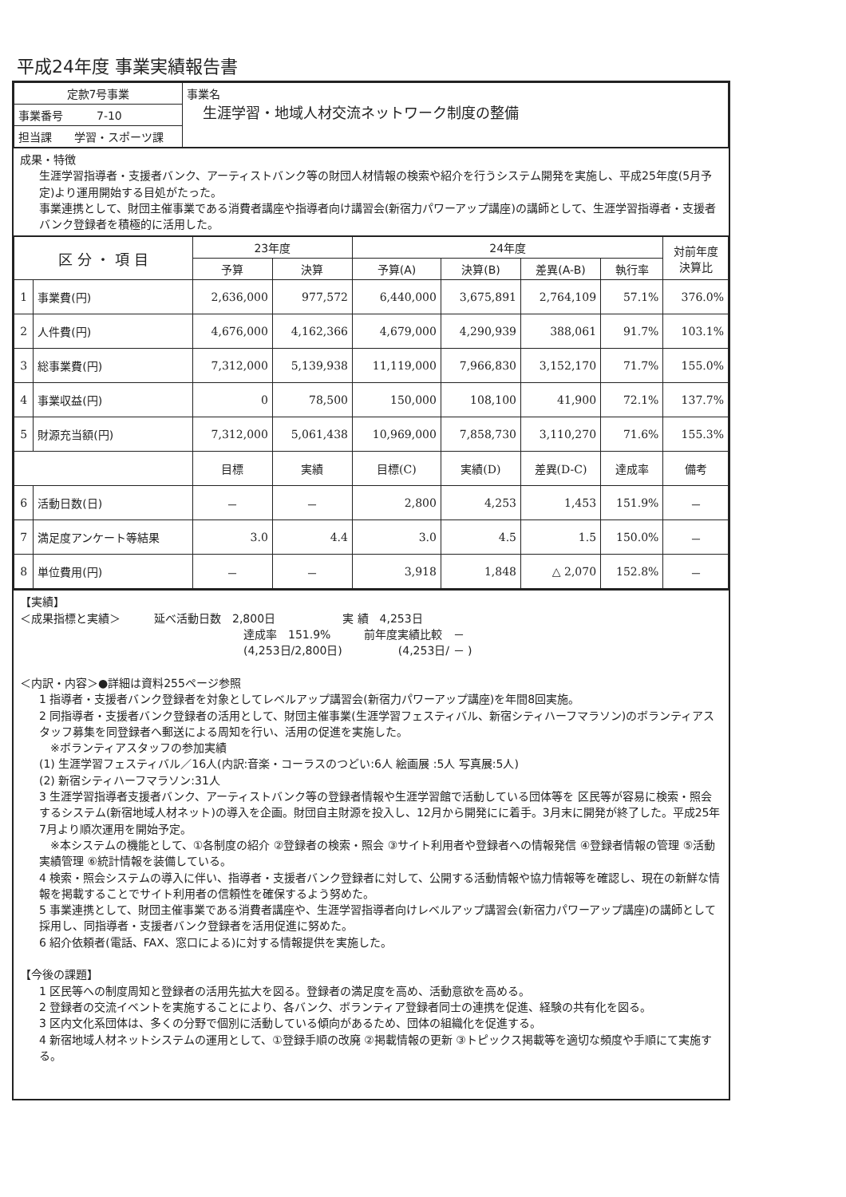平成24年度 事業実績報告書
| 定款7号事業 | 事業名 生涯学習・地域人材交流ネットワーク制度の整備 |
| 事業番号 7-10 | |
| 担当課 学習・スポーツ課 | |
成果・特徴
生涯学習指導者・支援者バンク、アーティストバンク等の財団人材情報の検索や紹介を行うシステム開発を実施し、平成25年度(5月予定)より運用開始する目処がたった。
事業連携として、財団主催事業である消費者講座や指導者向け講習会(新宿力パワーアップ講座)の講師として、生涯学習指導者・支援者バンク登録者を積極的に活用した。
| 区 分 ・ 項 目 | | 23年度 | | 24年度 | | | | 対前年度 決算比 |
| --- | --- | --- | --- | --- | --- | --- | --- | --- |
| | | 予算 | 決算 | 予算(A) | 決算(B) | 差異(A-B) | 執行率 | |
| 1 | 事業費(円) | 2,636,000 | 977,572 | 6,440,000 | 3,675,891 | 2,764,109 | 57.1% | 376.0% |
| 2 | 人件費(円) | 4,676,000 | 4,162,366 | 4,679,000 | 4,290,939 | 388,061 | 91.7% | 103.1% |
| 3 | 総事業費(円) | 7,312,000 | 5,139,938 | 11,119,000 | 7,966,830 | 3,152,170 | 71.7% | 155.0% |
| 4 | 事業収益(円) | 0 | 78,500 | 150,000 | 108,100 | 41,900 | 72.1% | 137.7% |
| 5 | 財源充当額(円) | 7,312,000 | 5,061,438 | 10,969,000 | 7,858,730 | 3,110,270 | 71.6% | 155.3% |
| | | 目標 | 実績 | 目標(C) | 実績(D) | 差異(D-C) | 達成率 | 備考 |
| 6 | 活動日数(日) | － | － | 2,800 | 4,253 | 1,453 | 151.9% | － |
| 7 | 満足度アンケート等結果 | 3.0 | 4.4 | 3.0 | 4.5 | 1.5 | 150.0% | － |
| 8 | 単位費用(円) | － | － | 3,918 | 1,848 | △ 2,070 | 152.8% | － |
【実績】
＜成果指標と実績＞　　　延べ活動日数　2,800日　　　　　　実 績　4,253日
達成率　151.9%　　　前年度実績比較　－
(4,253日/2,800日)　　　　　(4,253日/ － )
＜内訳・内容＞●詳細は資料255ページ参照
1 指導者・支援者バンク登録者を対象としてレベルアップ講習会(新宿力パワーアップ講座)を年間8回実施。
2 同指導者・支援者バンク登録者の活用として、財団主催事業(生涯学習フェスティバル、新宿シティハーフマラソン)のボランティアスタッフ募集を同登録者へ郵送による周知を行い、活用の促進を実施した。
　※ボランティアスタッフの参加実績
(1) 生涯学習フェスティバル／16人(内訳:音楽・コーラスのつどい:6人 絵画展 :5人 写真展:5人)
(2) 新宿シティハーフマラソン:31人
3 生涯学習指導者支援者バンク、アーティストバンク等の登録者情報や生涯学習館で活動している団体等を 区民等が容易に検索・照会するシステム(新宿地域人材ネット)の導入を企画。財団自主財源を投入し、12月から開発にに着手。3月末に開発が終了した。平成25年7月より順次運用を開始予定。
　※本システムの機能として、①各制度の紹介 ②登録者の検索・照会 ③サイト利用者や登録者への情報発信 ④登録者情報の管理 ⑤活動実績管理 ⑥統計情報を装備している。
4 検索・照会システムの導入に伴い、指導者・支援者バンク登録者に対して、公開する活動情報や協力情報等を確認し、現在の新鮮な情報を掲載することでサイト利用者の信頼性を確保するよう努めた。
5 事業連携として、財団主催事業である消費者講座や、生涯学習指導者向けレベルアップ講習会(新宿力パワーアップ講座)の講師として採用し、同指導者・支援者バンク登録者を活用促進に努めた。
6 紹介依頼者(電話、FAX、窓口による)に対する情報提供を実施した。
【今後の課題】
1 区民等への制度周知と登録者の活用先拡大を図る。登録者の満足度を高め、活動意欲を高める。
2 登録者の交流イベントを実施することにより、各バンク、ボランティア登録者同士の連携を促進、経験の共有化を図る。
3 区内文化系団体は、多くの分野で個別に活動している傾向があるため、団体の組織化を促進する。
4 新宿地域人材ネットシステムの運用として、①登録手順の改廃 ②掲載情報の更新 ③トピックス掲載等を適切な頻度や手順にて実施する。